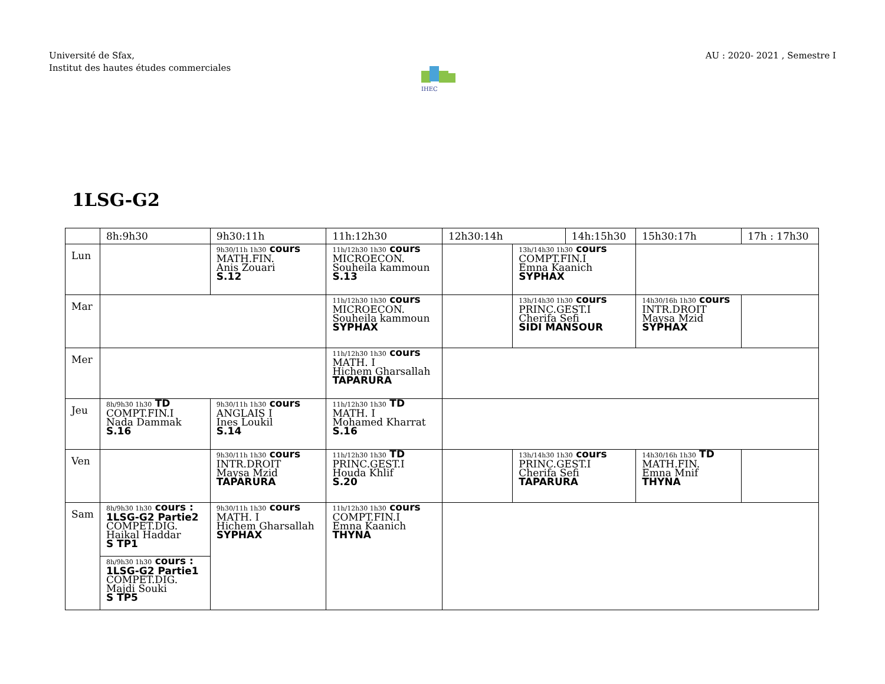Université de Sfax,
Institut des hautes études commerciales
AU : 2020- 2021 , Semestre I
IHEC
1LSG-G2
| | 8h:9h30 | 9h30:11h | 11h:12h30 | 12h30:14h | | 14h:15h30 | | 15h30:17h | 17h : 17h30 |
| --- | --- | --- | --- | --- | --- | --- | --- | --- | --- |
| Lun | | 9h30/11h 1h30 cours MATH.FIN. Anis Zouari S.12 | 11h/12h30 1h30 cours MICROECON. Souheila kammoun S.13 | | 13h/14h30 1h30 cours COMPT.FIN.I Emna Kaanich SYPHAX | | | | |
| Mar | | | 11h/12h30 1h30 cours MICROECON. Souheila kammoun SYPHAX | | 13h/14h30 1h30 cours PRINC.GEST.I Cherifa Sefi SIDI MANSOUR | | 14h30/16h 1h30 cours INTR.DROIT Maysa Mzid SYPHAX | | |
| Mer | | | 11h/12h30 1h30 cours MATH. I Hichem Gharsallah TAPARURA | | | | | | |
| Jeu | 8h/9h30 1h30 TD COMPT.FIN.I Nada Dammak S.16 | 9h30/11h 1h30 cours ANGLAIS I Ines Loukil S.14 | 11h/12h30 1h30 TD MATH. I Mohamed Kharrat S.16 | | | | | | |
| Ven | | 9h30/11h 1h30 cours INTR.DROIT Maysa Mzid TAPARURA | 11h/12h30 1h30 TD PRINC.GEST.I Houda Khlif S.20 | | 13h/14h30 1h30 cours PRINC.GEST.I Cherifa Sefi TAPARURA | | 14h30/16h 1h30 TD MATH.FIN. Emna Mnif THYNA | | |
| Sam | 8h/9h30 1h30 cours : 1LSG-G2 Partie2 COMPET.DIG. Haikal Haddar S TP1 | 9h30/11h 1h30 cours MATH. I Hichem Gharsallah SYPHAX | 11h/12h30 1h30 cours COMPT.FIN.I Emna Kaanich THYNA | | | | | | |
| | 8h/9h30 1h30 cours : 1LSG-G2 Partie1 COMPET.DIG. Majdi Souki S TP5 | | | | | | | | |